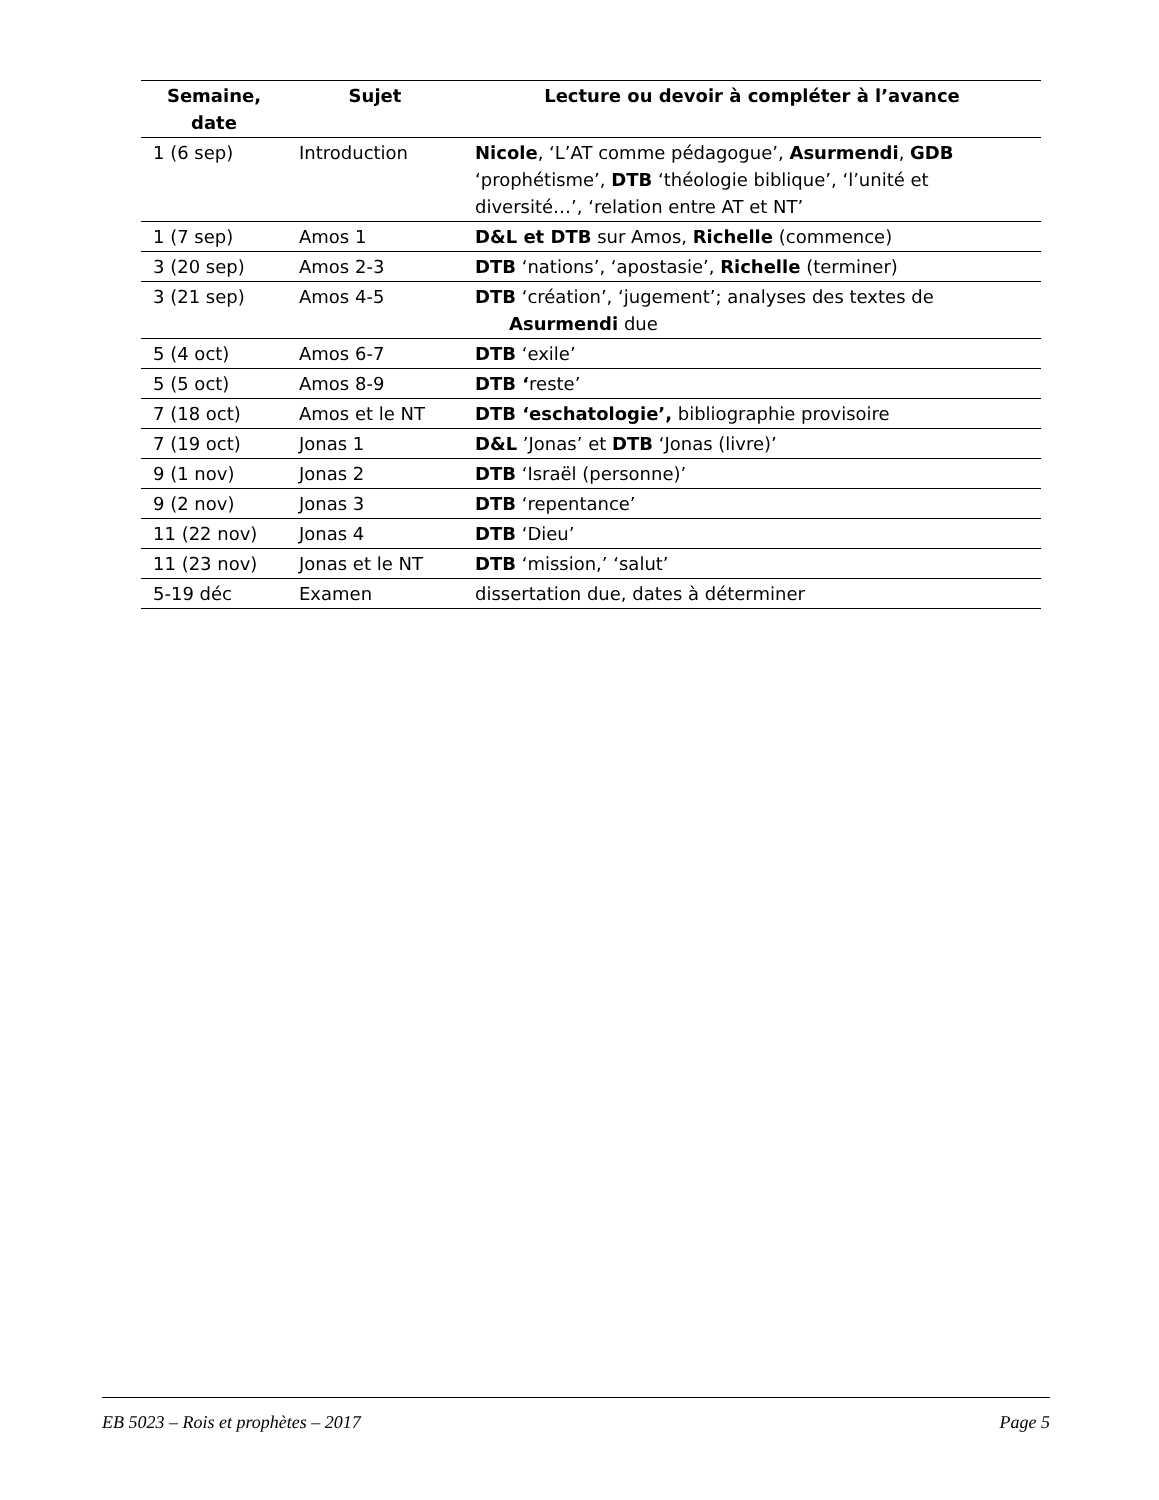| Semaine, date | Sujet | Lecture ou devoir à compléter à l’avance |
| --- | --- | --- |
| 1 (6 sep) | Introduction | Nicole , ‘L’AT comme pédagogue’, Asurmendi , GDB ‘prophétisme’, DTB ‘théologie biblique’, ‘l’unité et diversité…’, ‘relation entre AT et NT’ |
| 1 (7 sep) | Amos 1 | D&L et DTB sur Amos, Richelle (commence) |
| 3 (20 sep) | Amos 2-3 | DTB ‘nations’, ‘apostasie’, Richelle (terminer) |
| 3 (21 sep) | Amos 4-5 | DTB ‘création’, ‘jugement’; analyses des textes de Asurmendi due |
| 5 (4 oct) | Amos 6-7 | DTB ‘exile’ |
| 5 (5 oct) | Amos 8-9 | DTB ‘ reste’ |
| 7 (18 oct) | Amos et le NT | DTB ‘eschatologie’, bibliographie provisoire |
| 7 (19 oct) | Jonas 1 | D&L ’Jonas’ et DTB ‘Jonas (livre)’ |
| 9 (1 nov) | Jonas 2 | DTB ‘Israël (personne)’ |
| 9 (2 nov) | Jonas 3 | DTB ‘repentance’ |
| 11 (22 nov) | Jonas 4 | DTB ‘Dieu’ |
| 11 (23 nov) | Jonas et le NT | DTB ‘mission,’ ‘salut’ |
| 5-19 déc | Examen | dissertation due, dates à déterminer |
EB 5023 – Rois et prophètes – 2017 Page 5